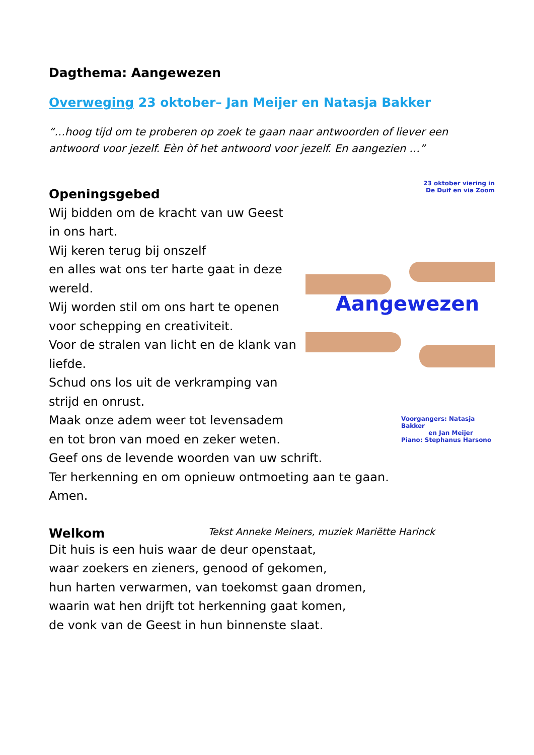Dagthema: Aangewezen
Overweging 23 oktober– Jan Meijer en Natasja Bakker
“…hoog tijd om te proberen op zoek te gaan naar antwoorden of liever een antwoord voor jezelf. Eèn òf het antwoord voor jezelf. En aangezien …”
Openingsgebed
Wij bidden om de kracht van uw Geest
in ons hart.
Wij keren terug bij onszelf
en alles wat ons ter harte gaat in deze wereld.
Wij worden stil om ons hart te openen voor schepping en creativiteit.
Voor de stralen van licht en de klank van liefde.
Schud ons los uit de verkramping van strijd en onrust.
Maak onze adem weer tot levensadem
en tot bron van moed en zeker weten.
23 oktober viering in
De Duif en via Zoom
Aangewezen
Voorgangers: Natasja Bakker
en Jan Meijer
Piano: Stephanus Harsono
Geef ons de levende woorden van uw schrift.
Ter herkenning en om opnieuw ontmoeting aan te gaan.
Amen.
Welkom Tekst Anneke Meiners, muziek Mariëtte Harinck
Dit huis is een huis waar de deur openstaat,
waar zoekers en zieners, genood of gekomen,
hun harten verwarmen, van toekomst gaan dromen,
waarin wat hen drijft tot herkenning gaat komen,
de vonk van de Geest in hun binnenste slaat.